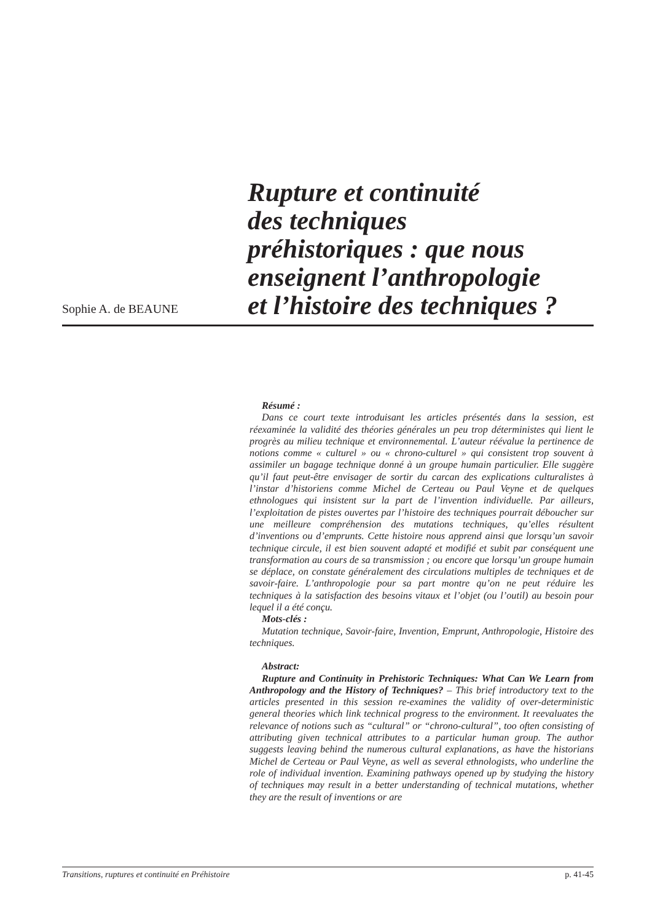Sophie A. de BEAUNE
Rupture et continuité
des techniques
préhistoriques : que nous
enseignent l’anthropologie
et l’histoire des techniques ?
Résumé :
Dans ce court texte introduisant les articles présentés dans la session, est réexaminée la validité des théories générales un peu trop déterministes qui lient le progrès au milieu technique et environnemental. L’auteur réévalue la pertinence de notions comme « culturel » ou « chrono-culturel » qui consistent trop souvent à assimiler un bagage technique donné à un groupe humain particulier. Elle suggère qu’il faut peut-être envisager de sortir du carcan des explications culturalistes à l’instar d’historiens comme Michel de Certeau ou Paul Veyne et de quelques ethnologues qui insistent sur la part de l’invention individuelle. Par ailleurs, l’exploitation de pistes ouvertes par l’histoire des techniques pourrait déboucher sur une meilleure compréhension des mutations techniques, qu’elles résultent d’inventions ou d’emprunts. Cette histoire nous apprend ainsi que lorsqu’un savoir technique circule, il est bien souvent adapté et modifié et subit par conséquent une transformation au cours de sa transmission ; ou encore que lorsqu’un groupe humain se déplace, on constate généralement des circulations multiples de techniques et de savoir-faire. L’anthropologie pour sa part montre qu’on ne peut réduire les techniques à la satisfaction des besoins vitaux et l’objet (ou l’outil) au besoin pour lequel il a été conçu.
Mots-clés :
Mutation technique, Savoir-faire, Invention, Emprunt, Anthropologie, Histoire des techniques.
Abstract:
Rupture and Continuity in Prehistoric Techniques: What Can We Learn from Anthropology and the History of Techniques? – This brief introductory text to the articles presented in this session re-examines the validity of over-deterministic general theories which link technical progress to the environment. It reevaluates the relevance of notions such as “cultural” or “chrono-cultural”, too often consisting of attributing given technical attributes to a particular human group. The author suggests leaving behind the numerous cultural explanations, as have the historians Michel de Certeau or Paul Veyne, as well as several ethnologists, who underline the role of individual invention. Examining pathways opened up by studying the history of techniques may result in a better understanding of technical mutations, whether they are the result of inventions or are
Transitions, ruptures et continuité en Préhistoire p. 41-45